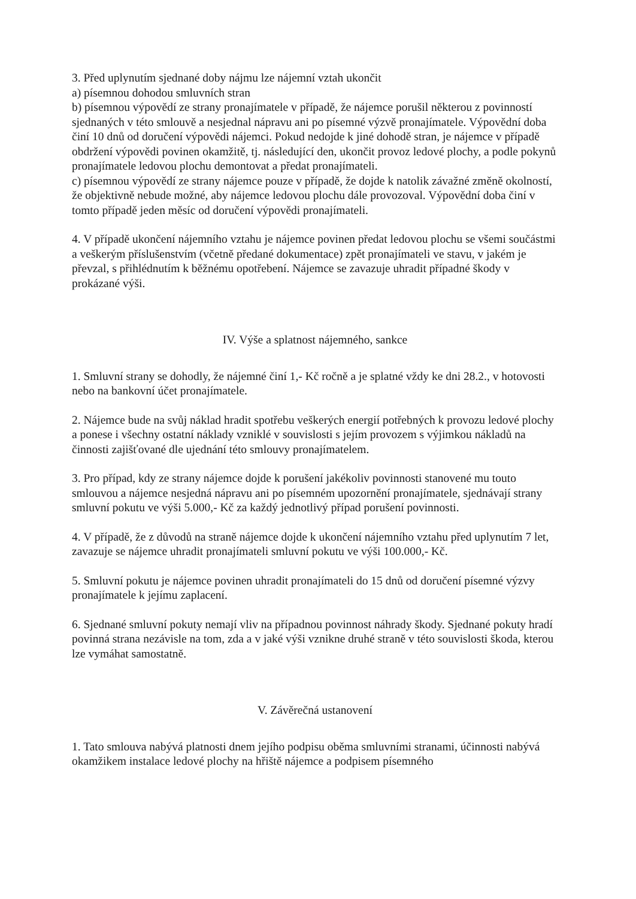3. Před uplynutím sjednané doby nájmu lze nájemní vztah ukončit
a) písemnou dohodou smluvních stran
b) písemnou výpovědí ze strany pronajímatele v případě, že nájemce porušil některou z povinností sjednaných v této smlouvě a nesjednal nápravu ani po písemné výzvě pronajímatele. Výpovědní doba činí 10 dnů od doručení výpovědi nájemci. Pokud nedojde k jiné dohodě stran, je nájemce v případě obdržení výpovědi povinen okamžitě, tj. následující den, ukončit provoz ledové plochy, a podle pokynů pronajímatele ledovou plochu demontovat a předat pronajímateli.
c) písemnou výpovědí ze strany nájemce pouze v případě, že dojde k natolik závažné změně okolností, že objektivně nebude možné, aby nájemce ledovou plochu dále provozoval. Výpovědní doba činí v tomto případě jeden měsíc od doručení výpovědi pronajímateli.
4. V případě ukončení nájemního vztahu je nájemce povinen předat ledovou plochu se všemi součástmi a veškerým příslušenstvím (včetně předané dokumentace) zpět pronajímateli ve stavu, v jakém je převzal, s přihlédnutím k běžnému opotřebení. Nájemce se zavazuje uhradit případné škody v prokázané výši.
IV. Výše a splatnost nájemného, sankce
1. Smluvní strany se dohodly, že nájemné činí 1,- Kč ročně a je splatné vždy ke dni 28.2., v hotovosti nebo na bankovní účet pronajímatele.
2. Nájemce bude na svůj náklad hradit spotřebu veškerých energií potřebných k provozu ledové plochy a ponese i všechny ostatní náklady vzniklé v souvislosti s jejím provozem s výjimkou nákladů na činnosti zajišťované dle ujednání této smlouvy pronajímatelem.
3. Pro případ, kdy ze strany nájemce dojde k porušení jakékoliv povinnosti stanovené mu touto smlouvou a nájemce nesjedná nápravu ani po písemném upozornění pronajímatele, sjednávají strany smluvní pokutu ve výši 5.000,- Kč za každý jednotlivý případ porušení povinnosti.
4. V případě, že z důvodů na straně nájemce dojde k ukončení nájemního vztahu před uplynutím 7 let, zavazuje se nájemce uhradit pronajímateli smluvní pokutu ve výši 100.000,- Kč.
5. Smluvní pokutu je nájemce povinen uhradit pronajímateli do 15 dnů od doručení písemné výzvy pronajímatele k jejímu zaplacení.
6. Sjednané smluvní pokuty nemají vliv na případnou povinnost náhrady škody. Sjednané pokuty hradí povinná strana nezávisle na tom, zda a v jaké výši vznikne druhé straně v této souvislosti škoda, kterou lze vymáhat samostatně.
V. Závěrečná ustanovení
1. Tato smlouva nabývá platnosti dnem jejího podpisu oběma smluvními stranami, účinnosti nabývá okamžikem instalace ledové plochy na hřiště nájemce a podpisem písemného